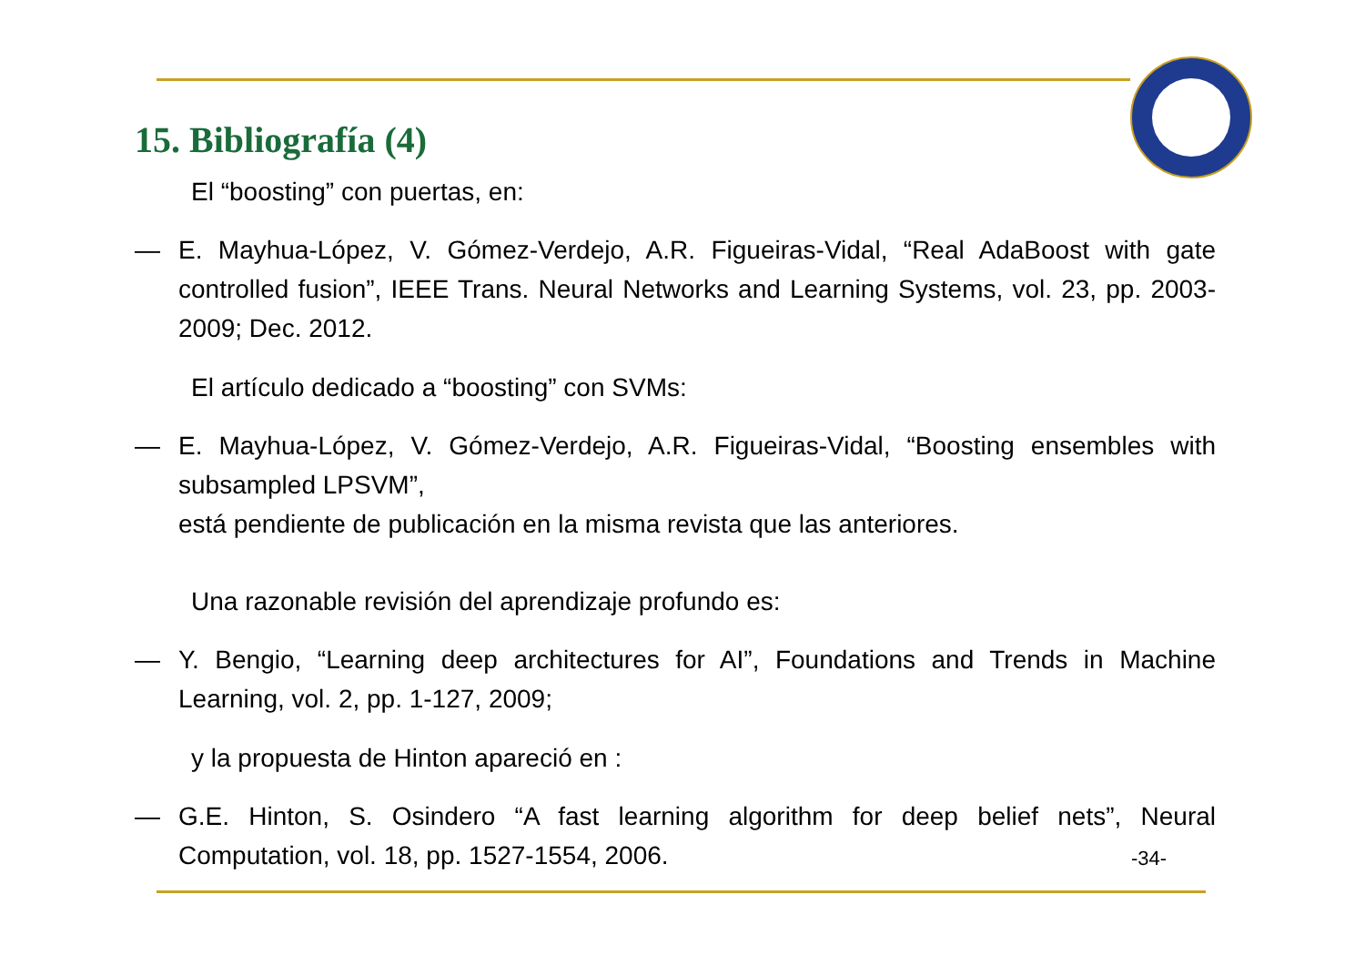15. Bibliografía (4)
El “boosting” con puertas, en:
— E. Mayhua-López, V. Gómez-Verdejo, A.R. Figueiras-Vidal, “Real AdaBoost with gate controlled fusion”, IEEE Trans. Neural Networks and Learning Systems, vol. 23, pp. 2003-2009; Dec. 2012.
El artículo dedicado a “boosting” con SVMs:
— E. Mayhua-López, V. Gómez-Verdejo, A.R. Figueiras-Vidal, “Boosting ensembles with subsampled LPSVM”,
está pendiente de publicación en la misma revista que las anteriores.
Una razonable revisión del aprendizaje profundo es:
— Y. Bengio, “Learning deep architectures for AI”, Foundations and Trends in Machine Learning, vol. 2, pp. 1-127, 2009;
y la propuesta de Hinton apareció en :
— G.E. Hinton, S. Osindero “A fast learning algorithm for deep belief nets”, Neural Computation, vol. 18, pp. 1527-1554, 2006.
-34-